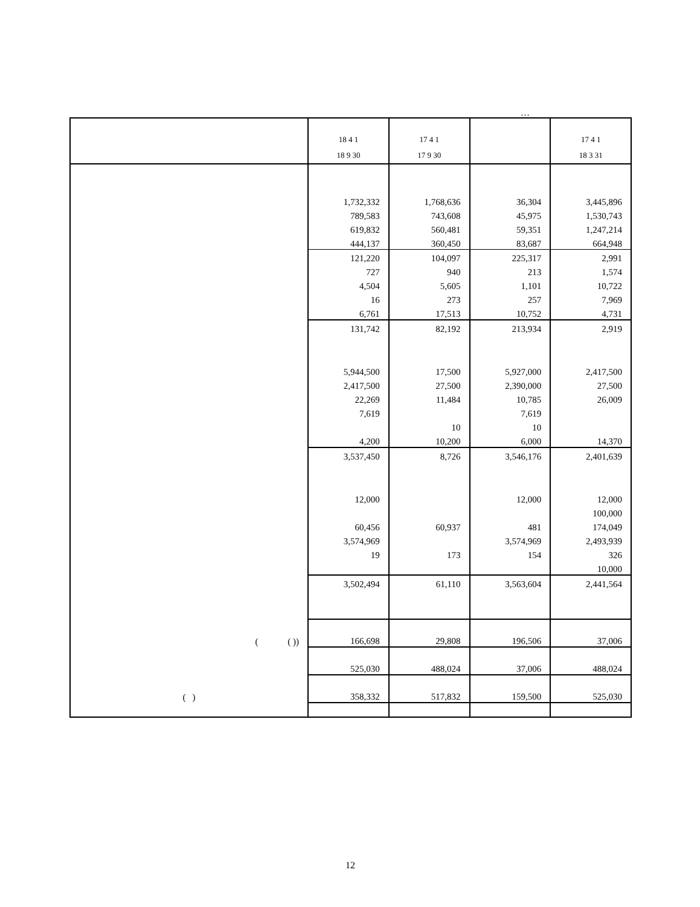…
| | 18 4 1 18 9 30 | 17 4 1 17 9 30 | | 17 4 1 18 3 31 |
| | 1,732,332 | 1,768,636 | 36,304 | 3,445,896 |
| | 789,583 | 743,608 | 45,975 | 1,530,743 |
| | 619,832 | 560,481 | 59,351 | 1,247,214 |
| | 444,137 | 360,450 | 83,687 | 664,948 |
| | 121,220 | 104,097 | 225,317 | 2,991 |
| | 727 | 940 | 213 | 1,574 |
| | 4,504 | 5,605 | 1,101 | 10,722 |
| | 16 | 273 | 257 | 7,969 |
| | 6,761 | 17,513 | 10,752 | 4,731 |
| | 131,742 | 82,192 | 213,934 | 2,919 |
| | 5,944,500 | 17,500 | 5,927,000 | 2,417,500 |
| | 2,417,500 | 27,500 | 2,390,000 | 27,500 |
| | 22,269 | 11,484 | 10,785 | 26,009 |
| | 7,619 | | 7,619 | |
| | | 10 | 10 | |
| | 4,200 | 10,200 | 6,000 | 14,370 |
| | 3,537,450 | 8,726 | 3,546,176 | 2,401,639 |
| | 12,000 | | 12,000 | 12,000 |
| | | | | 100,000 |
| | 60,456 | 60,937 | 481 | 174,049 |
| | 3,574,969 | | 3,574,969 | 2,493,939 |
| | 19 | 173 | 154 | 326 |
| | | | | 10,000 |
| | 3,502,494 | 61,110 | 3,563,604 | 2,441,564 |
| ( ( )) | 166,698 | 29,808 | 196,506 | 37,006 |
| | 525,030 | 488,024 | 37,006 | 488,024 |
| ( ) | 358,332 | 517,832 | 159,500 | 525,030 |
12